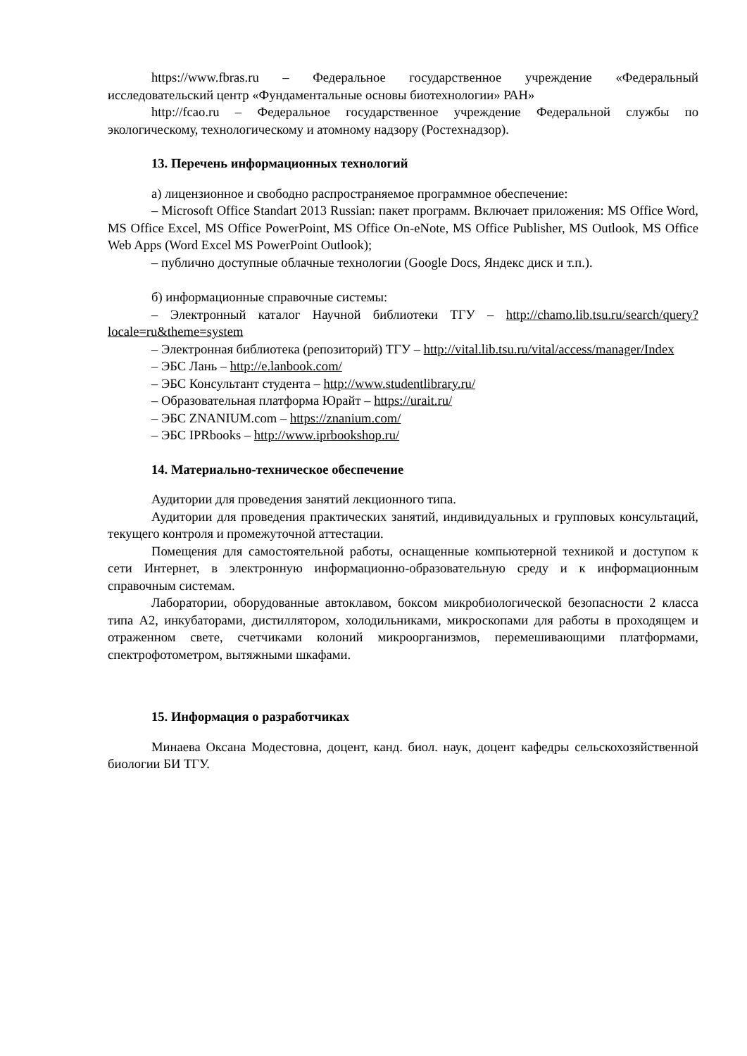https://www.fbras.ru – Федеральное государственное учреждение «Федеральный исследовательский центр «Фундаментальные основы биотехнологии» РАН»
http://fcao.ru – Федеральное государственное учреждение Федеральной службы по экологическому, технологическому и атомному надзору (Ростехнадзор).
13. Перечень информационных технологий
а) лицензионное и свободно распространяемое программное обеспечение:
– Microsoft Office Standart 2013 Russian: пакет программ. Включает приложения: MS Office Word, MS Office Excel, MS Office PowerPoint, MS Office On-eNote, MS Office Publisher, MS Outlook, MS Office Web Apps (Word Excel MS PowerPoint Outlook);
– публично доступные облачные технологии (Google Docs, Яндекс диск и т.п.).
б) информационные справочные системы:
– Электронный каталог Научной библиотеки ТГУ – http://chamo.lib.tsu.ru/search/query?locale=ru&theme=system
– Электронная библиотека (репозиторий) ТГУ – http://vital.lib.tsu.ru/vital/access/manager/Index
– ЭБС Лань – http://e.lanbook.com/
– ЭБС Консультант студента – http://www.studentlibrary.ru/
– Образовательная платформа Юрайт – https://urait.ru/
– ЭБС ZNANIUM.com – https://znanium.com/
– ЭБС IPRbooks – http://www.iprbookshop.ru/
14. Материально-техническое обеспечение
Аудитории для проведения занятий лекционного типа.
Аудитории для проведения практических занятий, индивидуальных и групповых консультаций, текущего контроля и промежуточной аттестации.
Помещения для самостоятельной работы, оснащенные компьютерной техникой и доступом к сети Интернет, в электронную информационно-образовательную среду и к информационным справочным системам.
Лаборатории, оборудованные автоклавом, боксом микробиологической безопасности 2 класса типа А2, инкубаторами, дистиллятором, холодильниками, микроскопами для работы в проходящем и отраженном свете, счетчиками колоний микроорганизмов, перемешивающими платформами, спектрофотометром, вытяжными шкафами.
15. Информация о разработчиках
Минаева Оксана Модестовна, доцент, канд. биол. наук, доцент кафедры сельскохозяйственной биологии БИ ТГУ.